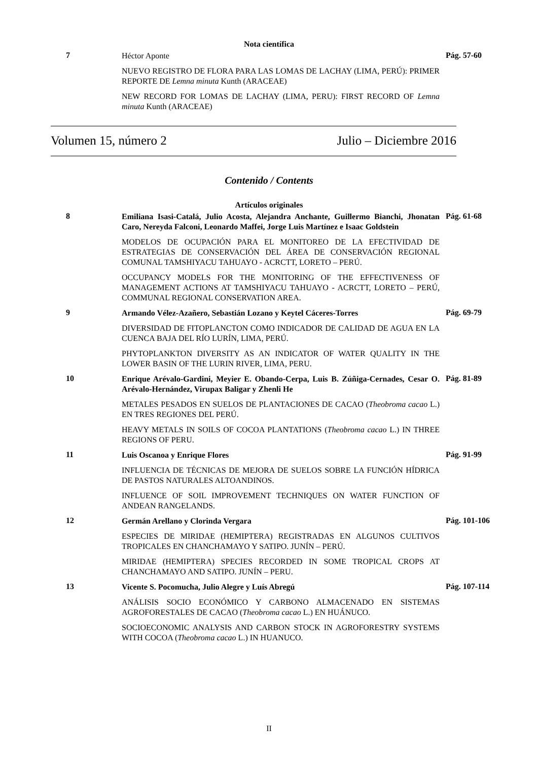Nota científica
7
Héctor Aponte
NUEVO REGISTRO DE FLORA PARA LAS LOMAS DE LACHAY (LIMA, PERÚ): PRIMER REPORTE DE Lemna minuta Kunth (ARACEAE)
NEW RECORD FOR LOMAS DE LACHAY (LIMA, PERU): FIRST RECORD OF Lemna minuta Kunth (ARACEAE)
Pág. 57-60
Volumen 15, número 2 Julio – Diciembre 2016
Contenido / Contents
Artículos originales
8
Emiliana Isasi-Catalá, Julio Acosta, Alejandra Anchante, Guillermo Bianchi, Jhonatan Caro, Nereyda Falconi, Leonardo Maffei, Jorge Luis Martínez e Isaac Goldstein
MODELOS DE OCUPACIÓN PARA EL MONITOREO DE LA EFECTIVIDAD DE ESTRATEGIAS DE CONSERVACIÓN DEL ÁREA DE CONSERVACIÓN REGIONAL COMUNAL TAMSHIYACU TAHUAYO - ACRCTT, LORETO – PERÚ.
OCCUPANCY MODELS FOR THE MONITORING OF THE EFFECTIVENESS OF MANAGEMENT ACTIONS AT TAMSHIYACU TAHUAYO - ACRCTT, LORETO – PERÚ, COMMUNAL REGIONAL CONSERVATION AREA.
Pág. 61-68
9
Armando Vélez-Azañero, Sebastián Lozano y Keytel Cáceres-Torres
DIVERSIDAD DE FITOPLANCTON COMO INDICADOR DE CALIDAD DE AGUA EN LA CUENCA BAJA DEL RÍO LURÍN, LIMA, PERÚ.
PHYTOPLANKTON DIVERSITY AS AN INDICATOR OF WATER QUALITY IN THE LOWER BASIN OF THE LURIN RIVER, LIMA, PERU.
Pág. 69-79
10
Enrique Arévalo-Gardini, Meyier E. Obando-Cerpa, Luis B. Zúñiga-Cernades, Cesar O. Arévalo-Hernández, Virupax Baligar y Zhenli He
METALES PESADOS EN SUELOS DE PLANTACIONES DE CACAO (Theobroma cacao L.) EN TRES REGIONES DEL PERÚ.
HEAVY METALS IN SOILS OF COCOA PLANTATIONS (Theobroma cacao L.) IN THREE REGIONS OF PERU.
Pág. 81-89
11
Luis Oscanoa y Enrique Flores
INFLUENCIA DE TÉCNICAS DE MEJORA DE SUELOS SOBRE LA FUNCIÓN HÍDRICA DE PASTOS NATURALES ALTOANDINOS.
INFLUENCE OF SOIL IMPROVEMENT TECHNIQUES ON WATER FUNCTION OF ANDEAN RANGELANDS.
Pág. 91-99
12
Germán Arellano y Clorinda Vergara
ESPECIES DE MIRIDAE (HEMIPTERA) REGISTRADAS EN ALGUNOS CULTIVOS TROPICALES EN CHANCHAMAYO Y SATIPO. JUNÍN – PERÚ.
MIRIDAE (HEMIPTERA) SPECIES RECORDED IN SOME TROPICAL CROPS AT CHANCHAMAYO AND SATIPO. JUNÍN – PERU.
Pág. 101-106
13
Vicente S. Pocomucha, Julio Alegre y Luís Abregú
ANÁLISIS SOCIO ECONÓMICO Y CARBONO ALMACENADO EN SISTEMAS AGROFORESTALES DE CACAO (Theobroma cacao L.) EN HUÁNUCO.
SOCIOECONOMIC ANALYSIS AND CARBON STOCK IN AGROFORESTRY SYSTEMS WITH COCOA (Theobroma cacao L.) IN HUANUCO.
Pág. 107-114
II